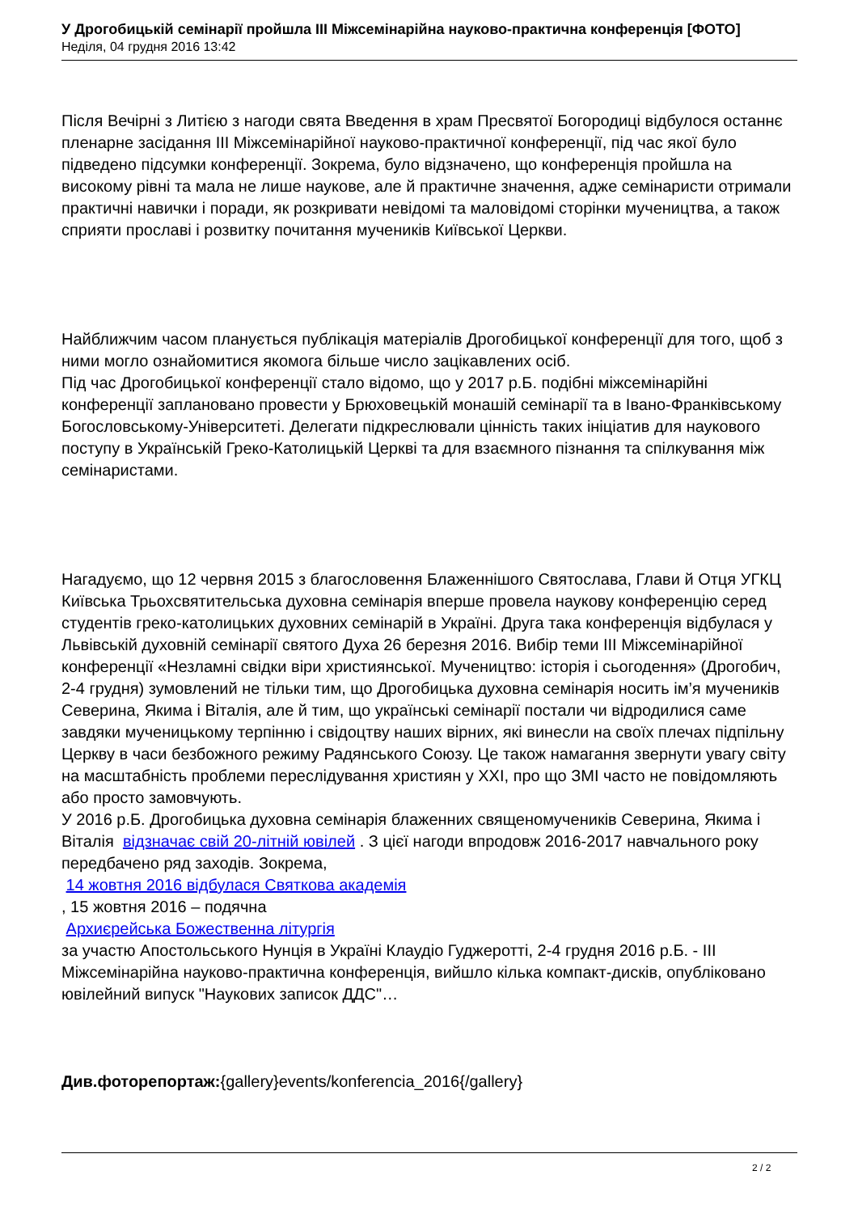У Дрогобицькій семінарії пройшла ІІІ Міжсемінарійна науково-практична конференція [ФОТО]
Неділя, 04 грудня 2016 13:42
Після Вечірні з Литією з нагоди свята Введення в храм Пресвятої Богородиці відбулося останнє пленарне засідання ІІІ Міжсемінарійної науково-практичної конференції, під час якої було підведено підсумки конференції. Зокрема, було відзначено, що конференція пройшла на високому рівні та мала не лише наукове, але й практичне значення, адже семінаристи отримали практичні навички і поради, як розкривати невідомі та маловідомі сторінки мучеництва, а також сприяти прославі і розвитку почитання мучеників Київської Церкви.
Найближчим часом планується публікація матеріалів Дрогобицької конференції для того, щоб з ними могло ознайомитися якомога більше число зацікавлених осіб.
Під час Дрогобицької конференції стало відомо, що у 2017 р.Б. подібні міжсемінарійні конференції заплановано провести у Брюховецькій монашій семінарії та в Івано-Франківському Богословському-Університеті. Делегати підкреслювали цінність таких ініціатив для наукового поступу в Українській Греко-Католицькій Церкві та для взаємного пізнання та спілкування між семінаристами.
Нагадуємо, що 12 червня 2015 з благословення Блаженнішого Святослава, Глави й Отця УГКЦ Київська Трьохсвятительська духовна семінарія вперше провела наукову конференцію серед студентів греко-католицьких духовних семінарій в Україні. Друга така конференція відбулася у Львівській духовній семінарії святого Духа 26 березня 2016. Вибір теми ІІІ Міжсемінарійної конференції «Незламні свідки віри християнської. Мучеництво: історія і сьогодення» (Дрогобич, 2-4 грудня) зумовлений не тільки тим, що Дрогобицька духовна семінарія носить ім’я мучеників Северина, Якима і Віталія, але й тим, що українські семінарії постали чи відродилися саме завдяки мученицькому терпінню і свідоцтву наших вірних, які винесли на своїх плечах підпільну Церкву в часи безбожного режиму Радянського Союзу. Це також намагання звернути увагу світу на масштабність проблеми переслідування християн у ХХІ, про що ЗМІ часто не повідомляють або просто замовчують.
У 2016 р.Б. Дрогобицька духовна семінарія блаженних священомучеників Северина, Якима і Віталія відзначає свій 20-літній ювілей . З цієї нагоди впродовж 2016-2017 навчального року передбачено ряд заходів. Зокрема,
14 жовтня 2016 відбулася Святкова академія
, 15 жовтня 2016 – подячна
Архиєрейська Божественна літургія
за участю Апостольського Нунція в Україні Клаудіо Гуджеротті, 2-4 грудня 2016 р.Б. - ІІІ Міжсемінарійна науково-практична конференція, вийшло кілька компакт-дисків, опубліковано ювілейний випуск "Наукових записок ДДС"…
Див.фоторепортаж:{gallery}events/konferencia_2016{/gallery}
2 / 2